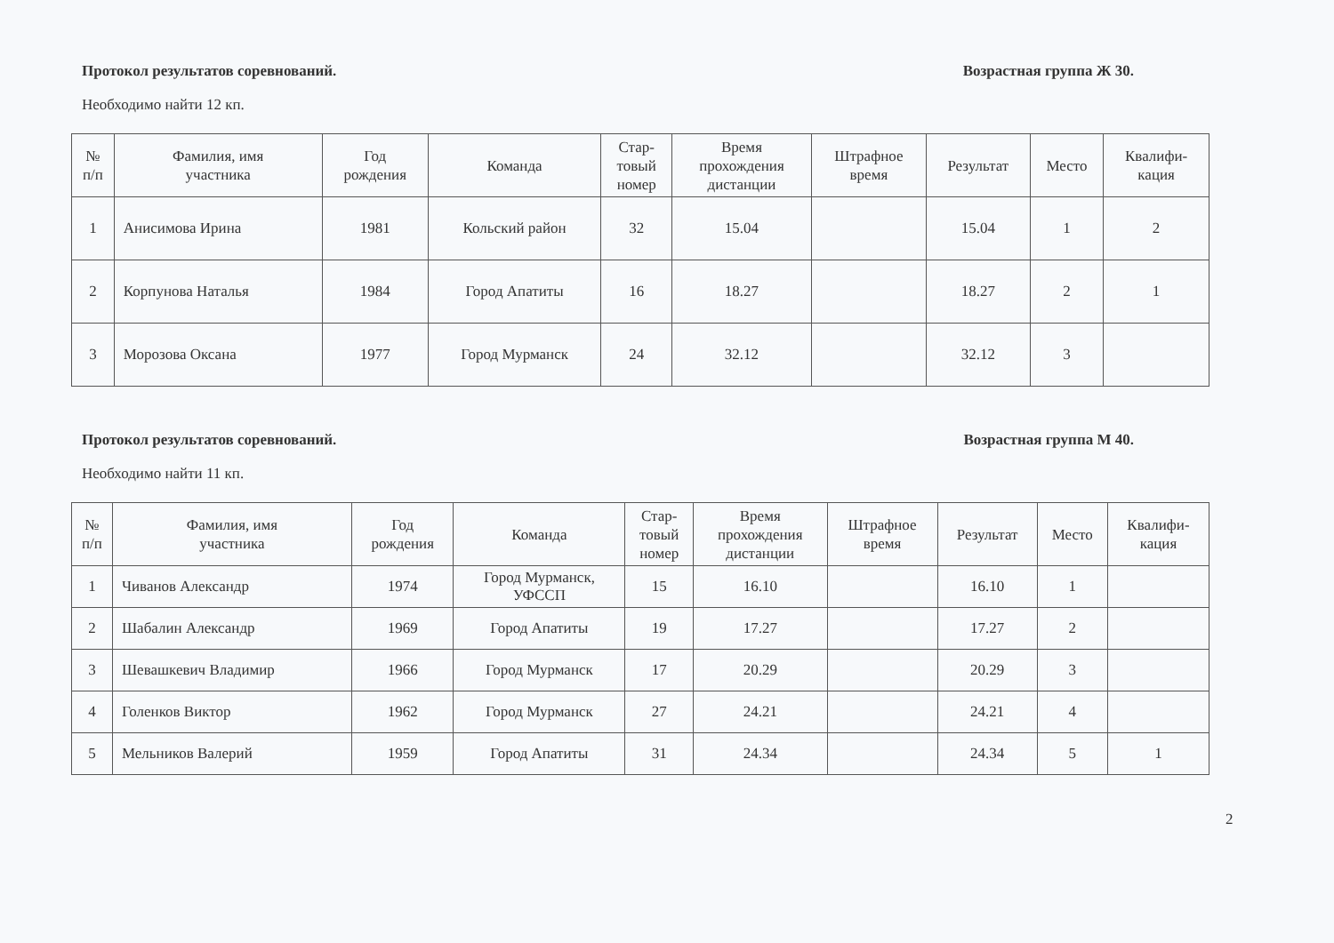Протокол результатов соревнований. Возрастная группа Ж 30.
Необходимо найти 12 кп.
| № п/п | Фамилия, имя участника | Год рождения | Команда | Стар- товый номер | Время прохождения дистанции | Штрафное время | Результат | Место | Квалифи- кация |
| --- | --- | --- | --- | --- | --- | --- | --- | --- | --- |
| 1 | Анисимова Ирина | 1981 | Кольский район | 32 | 15.04 | | 15.04 | 1 | 2 |
| 2 | Корпунова Наталья | 1984 | Город Апатиты | 16 | 18.27 | | 18.27 | 2 | 1 |
| 3 | Морозова Оксана | 1977 | Город Мурманск | 24 | 32.12 | | 32.12 | 3 | |
Протокол результатов соревнований. Возрастная группа М 40.
Необходимо найти 11 кп.
| № п/п | Фамилия, имя участника | Год рождения | Команда | Стар- товый номер | Время прохождения дистанции | Штрафное время | Результат | Место | Квалифи- кация |
| --- | --- | --- | --- | --- | --- | --- | --- | --- | --- |
| 1 | Чиванов Александр | 1974 | Город Мурманск, УФССП | 15 | 16.10 | | 16.10 | 1 | |
| 2 | Шабалин Александр | 1969 | Город Апатиты | 19 | 17.27 | | 17.27 | 2 | |
| 3 | Шевашкевич Владимир | 1966 | Город Мурманск | 17 | 20.29 | | 20.29 | 3 | |
| 4 | Голенков Виктор | 1962 | Город Мурманск | 27 | 24.21 | | 24.21 | 4 | |
| 5 | Мельников Валерий | 1959 | Город Апатиты | 31 | 24.34 | | 24.34 | 5 | 1 |
2